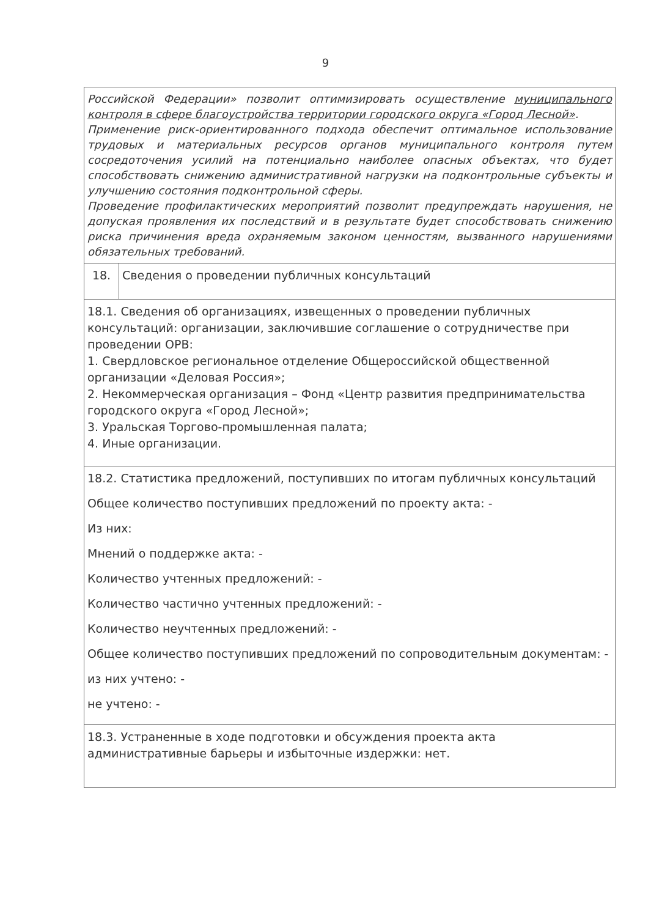9
| Российской Федерации» позволит оптимизировать осуществление муниципального контроля в сфере благоустройства территории городского округа «Город Лесной» . Применение риск-ориентированного подхода обеспечит оптимальное использование трудовых и материальных ресурсов органов муниципального контроля путем сосредоточения усилий на потенциально наиболее опасных объектах, что будет способствовать снижению административной нагрузки на подконтрольные субъекты и улучшению состояния подконтрольной сферы. Проведение профилактических мероприятий позволит предупреждать нарушения, не допуская проявления их последствий и в результате будет способствовать снижению риска причинения вреда охраняемым законом ценностям, вызванного нарушениями обязательных требований. | |
| 18. | Сведения о проведении публичных консультаций |
| 18.1. Сведения об организациях, извещенных о проведении публичных консультаций: организации, заключившие соглашение о сотрудничестве при проведении ОРВ: 1. Свердловское региональное отделение Общероссийской общественной организации «Деловая Россия»; 2. Некоммерческая организация – Фонд «Центр развития предпринимательства городского округа «Город Лесной»; 3. Уральская Торгово-промышленная палата; 4. Иные организации. | |
| 18.2. Статистика предложений, поступивших по итогам публичных консультаций Общее количество поступивших предложений по проекту акта: - Из них: Мнений о поддержке акта: - Количество учтенных предложений: - Количество частично учтенных предложений: - Количество неучтенных предложений: - Общее количество поступивших предложений по сопроводительным документам: - из них учтено: - не учтено: - | |
| 18.3. Устраненные в ходе подготовки и обсуждения проекта акта административные барьеры и избыточные издержки: нет. | |